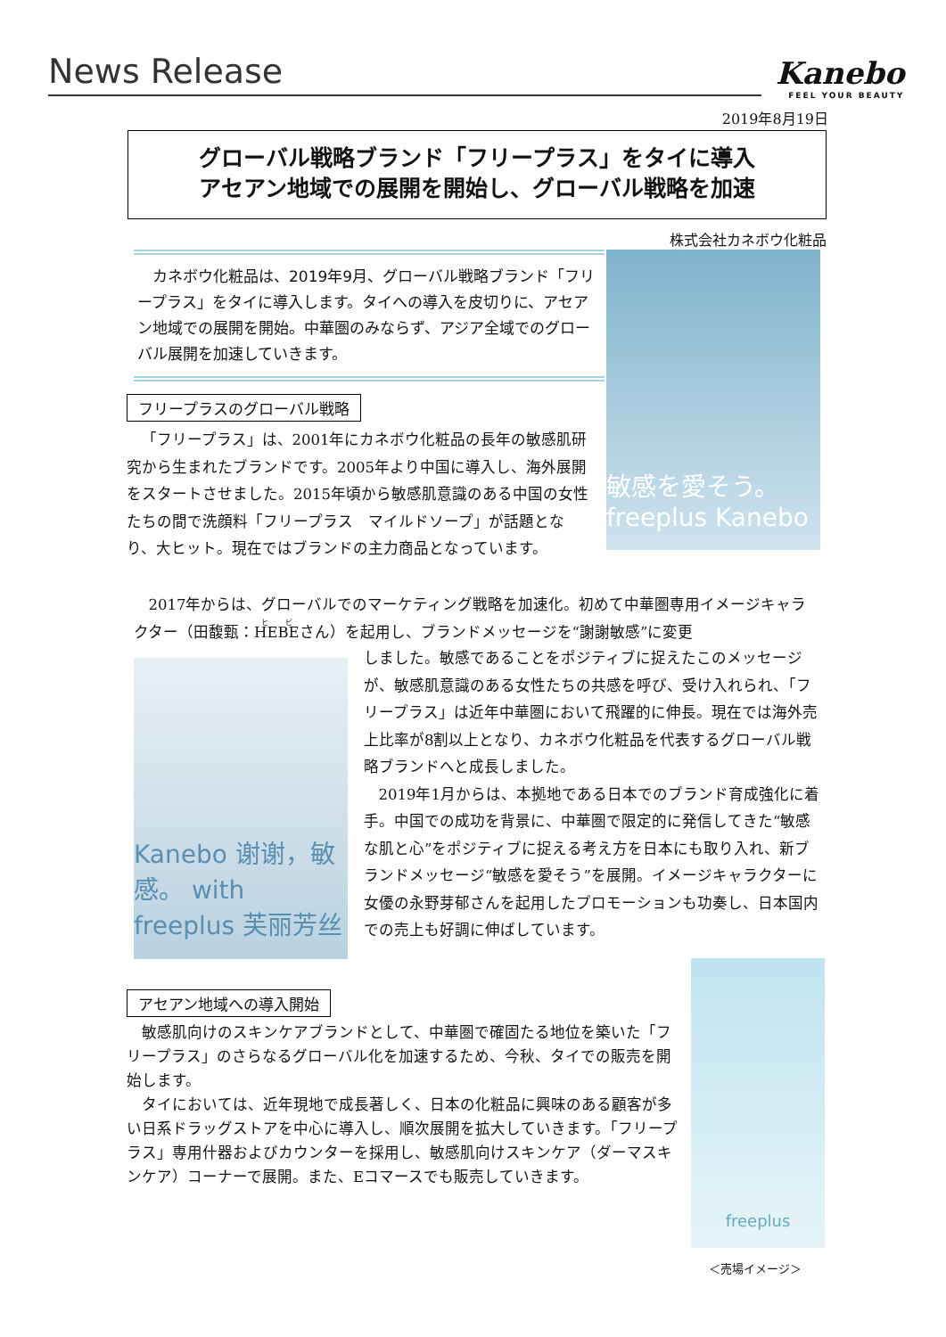News Release Kanebo
FEEL YOUR BEAUTY
2019年8月19日
グローバル戦略ブランド「フリープラス」をタイに導入
アセアン地域での展開を開始し、グローバル戦略を加速
株式会社カネボウ化粧品
　カネボウ化粧品は、2019年9月、グローバル戦略ブランド「フリープラス」をタイに導入します。タイへの導入を皮切りに、アセアン地域での展開を開始。中華圏のみならず、アジア全域でのグローバル展開を加速していきます。
敏感を愛そう。 freeplus Kanebo
フリープラスのグローバル戦略
「フリープラス」は、2001年にカネボウ化粧品の長年の敏感肌研究から生まれたブランドです。2005年より中国に導入し、海外展開をスタートさせました。2015年頃から敏感肌意識のある中国の女性たちの間で洗顔料「フリープラス　マイルドソープ」が話題となり、大ヒット。現在ではブランドの主力商品となっています。
2017年からは、グローバルでのマーケティング戦略を加速化。初めて中華圏専用イメージキャラクター（田馥甄：HEBEさん）を起用し、ブランドメッセージを“謝謝敏感”に変更
Kanebo 谢谢，敏感。 with freeplus 芙丽芳丝
しました。敏感であることをポジティブに捉えたこのメッセージが、敏感肌意識のある女性たちの共感を呼び、受け入れられ、「フリープラス」は近年中華圏において飛躍的に伸長。現在では海外売上比率が8割以上となり、カネボウ化粧品を代表するグローバル戦略ブランドへと成長しました。
2019年1月からは、本拠地である日本でのブランド育成強化に着手。中国での成功を背景に、中華圏で限定的に発信してきた“敏感な肌と心”をポジティブに捉える考え方を日本にも取り入れ、新ブランドメッセージ“敏感を愛そう”を展開。イメージキャラクターに女優の永野芽郁さんを起用したプロモーションも功奏し、日本国内での売上も好調に伸ばしています。
アセアン地域への導入開始
敏感肌向けのスキンケアブランドとして、中華圏で確固たる地位を築いた「フリープラス」のさらなるグローバル化を加速するため、今秋、タイでの販売を開始します。
タイにおいては、近年現地で成長著しく、日本の化粧品に興味のある顧客が多い日系ドラッグストアを中心に導入し、順次展開を拡大していきます。「フリープラス」専用什器およびカウンターを採用し、敏感肌向けスキンケア（ダーマスキンケア）コーナーで展開。また、Eコマースでも販売していきます。
freeplus
＜売場イメージ＞